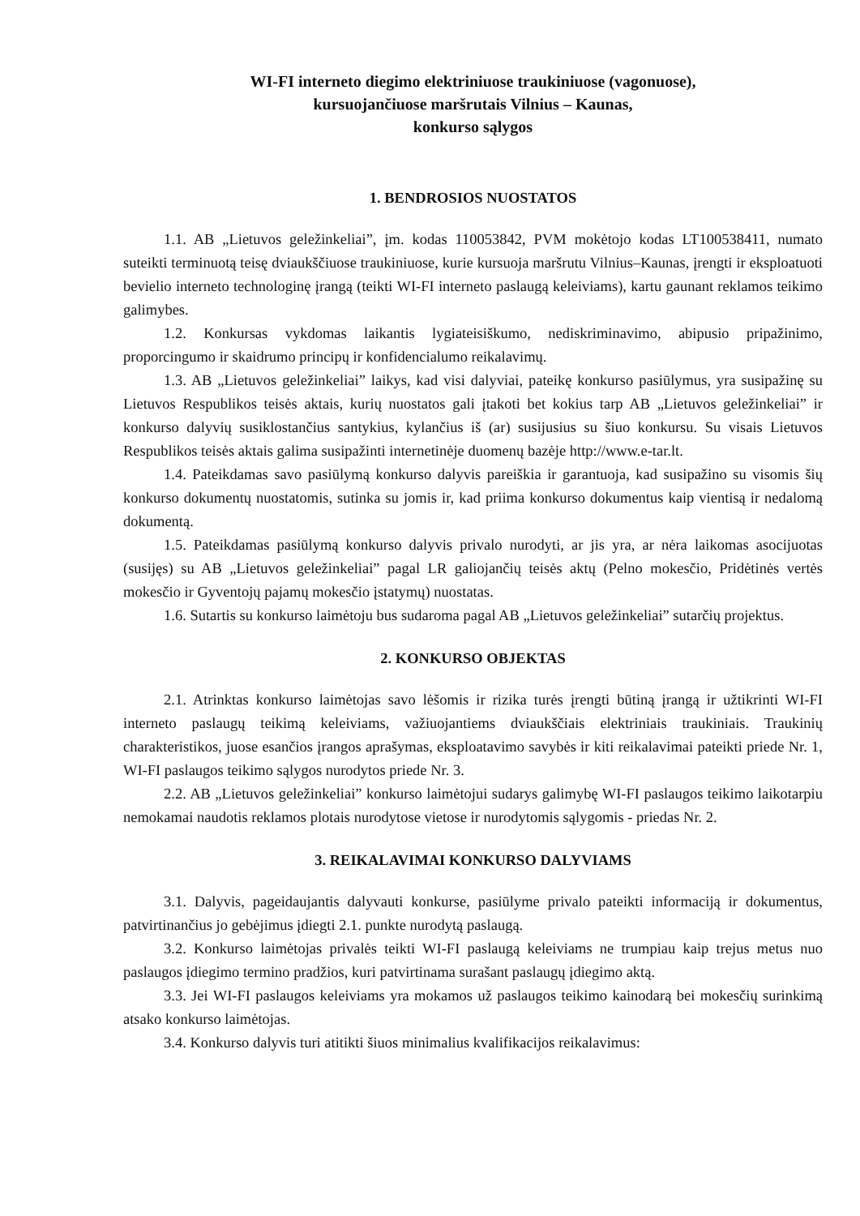WI-FI interneto diegimo elektriniuose traukiniuose (vagonuose),
kursuojančiuose maršrutais Vilnius – Kaunas,
konkurso sąlygos
1. BENDROSIOS NUOSTATOS
1.1. AB „Lietuvos geležinkeliai”, įm. kodas 110053842, PVM mokėtojo kodas LT100538411, numato suteikti terminuotą teisę dviaukščiuose traukiniuose, kurie kursuoja maršrutu Vilnius–Kaunas, įrengti ir eksploatuoti bevielio interneto technologinę įrangą (teikti WI-FI interneto paslaugą keleiviams), kartu gaunant reklamos teikimo galimybes.
1.2. Konkursas vykdomas laikantis lygiateisiškumo, nediskriminavimo, abipusio pripažinimo, proporcingumo ir skaidrumo principų ir konfidencialumo reikalavimų.
1.3. AB „Lietuvos geležinkeliai” laikys, kad visi dalyviai, pateikę konkurso pasiūlymus, yra susipažinę su Lietuvos Respublikos teisės aktais, kurių nuostatos gali įtakoti bet kokius tarp AB „Lietuvos geležinkeliai” ir konkurso dalyvių susiklostančius santykius, kylančius iš (ar) susijusius su šiuo konkursu. Su visais Lietuvos Respublikos teisės aktais galima susipažinti internetinėje duomenų bazėje http://www.e-tar.lt.
1.4. Pateikdamas savo pasiūlymą konkurso dalyvis pareiškia ir garantuoja, kad susipažino su visomis šių konkurso dokumentų nuostatomis, sutinka su jomis ir, kad priima konkurso dokumentus kaip vientisą ir nedalomą dokumentą.
1.5. Pateikdamas pasiūlymą konkurso dalyvis privalo nurodyti, ar jis yra, ar nėra laikomas asocijuotas (susijęs) su AB „Lietuvos geležinkeliai” pagal LR galiojančių teisės aktų (Pelno mokesčio, Pridėtinės vertės mokesčio ir Gyventojų pajamų mokesčio įstatymų) nuostatas.
1.6. Sutartis su konkurso laimėtoju bus sudaroma pagal AB „Lietuvos geležinkeliai” sutarčių projektus.
2. KONKURSO OBJEKTAS
2.1. Atrinktas konkurso laimėtojas savo lėšomis ir rizika turės įrengti būtiną įrangą ir užtikrinti WI-FI interneto paslaugų teikimą keleiviams, važiuojantiems dviaukščiais elektriniais traukiniais. Traukinių charakteristikos, juose esančios įrangos aprašymas, eksploatavimo savybės ir kiti reikalavimai pateikti priede Nr. 1, WI-FI paslaugos teikimo sąlygos nurodytos priede Nr. 3.
2.2. AB „Lietuvos geležinkeliai” konkurso laimėtojui sudarys galimybę WI-FI paslaugos teikimo laikotarpiu nemokamai naudotis reklamos plotais nurodytose vietose ir nurodytomis sąlygomis - priedas Nr. 2.
3. REIKALAVIMAI KONKURSO DALYVIAMS
3.1. Dalyvis, pageidaujantis dalyvauti konkurse, pasiūlyme privalo pateikti informaciją ir dokumentus, patvirtinančius jo gebėjimus įdiegti 2.1. punkte nurodytą paslaugą.
3.2. Konkurso laimėtojas privalės teikti WI-FI paslaugą keleiviams ne trumpiau kaip trejus metus nuo paslaugos įdiegimo termino pradžios, kuri patvirtinama surašant paslaugų įdiegimo aktą.
3.3. Jei WI-FI paslaugos keleiviams yra mokamos už paslaugos teikimo kainodarą bei mokesčių surinkimą atsako konkurso laimėtojas.
3.4. Konkurso dalyvis turi atitikti šiuos minimalius kvalifikacijos reikalavimus: